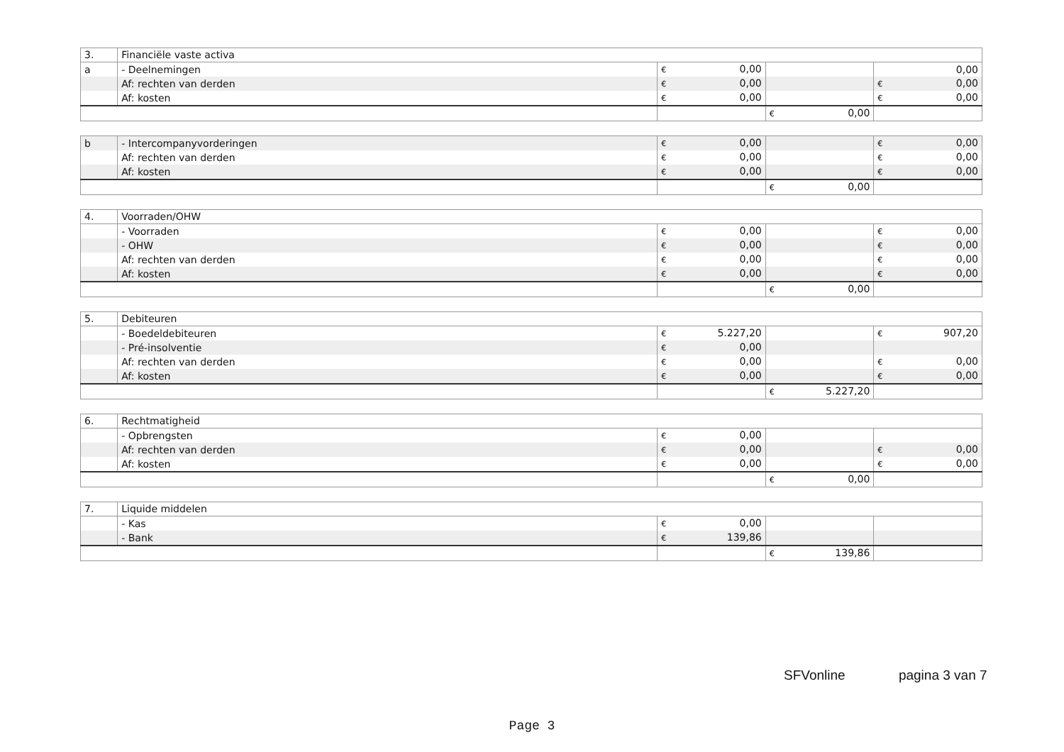| 3. | Financiële vaste activa | | | |
| a | - Deelnemingen | € 0,00 | | 0,00 |
| | Af: rechten van derden | € 0,00 | | € 0,00 |
| | Af: kosten | € 0,00 | | € 0,00 |
| | | | € 0,00 | |
| b | - Intercompanyvorderingen | € 0,00 | | € 0,00 |
| | Af: rechten van derden | € 0,00 | | € 0,00 |
| | Af: kosten | € 0,00 | | € 0,00 |
| | | | € 0,00 | |
| 4. | Voorraden/OHW | | | |
| | - Voorraden | € 0,00 | | € 0,00 |
| | - OHW | € 0,00 | | € 0,00 |
| | Af: rechten van derden | € 0,00 | | € 0,00 |
| | Af: kosten | € 0,00 | | € 0,00 |
| | | | € 0,00 | |
| 5. | Debiteuren | | | |
| | - Boedeldebiteuren | € 5.227,20 | | € 907,20 |
| | - Pré-insolventie | € 0,00 | | |
| | Af: rechten van derden | € 0,00 | | € 0,00 |
| | Af: kosten | € 0,00 | | € 0,00 |
| | | | € 5.227,20 | |
| 6. | Rechtmatigheid | | | |
| | - Opbrengsten | € 0,00 | | |
| | Af: rechten van derden | € 0,00 | | € 0,00 |
| | Af: kosten | € 0,00 | | € 0,00 |
| | | | € 0,00 | |
| 7. | Liquide middelen | | | |
| | - Kas | € 0,00 | | |
| | - Bank | € 139,86 | | |
| | | | € 139,86 | |
SFVonline pagina 3 van 7
Page 3